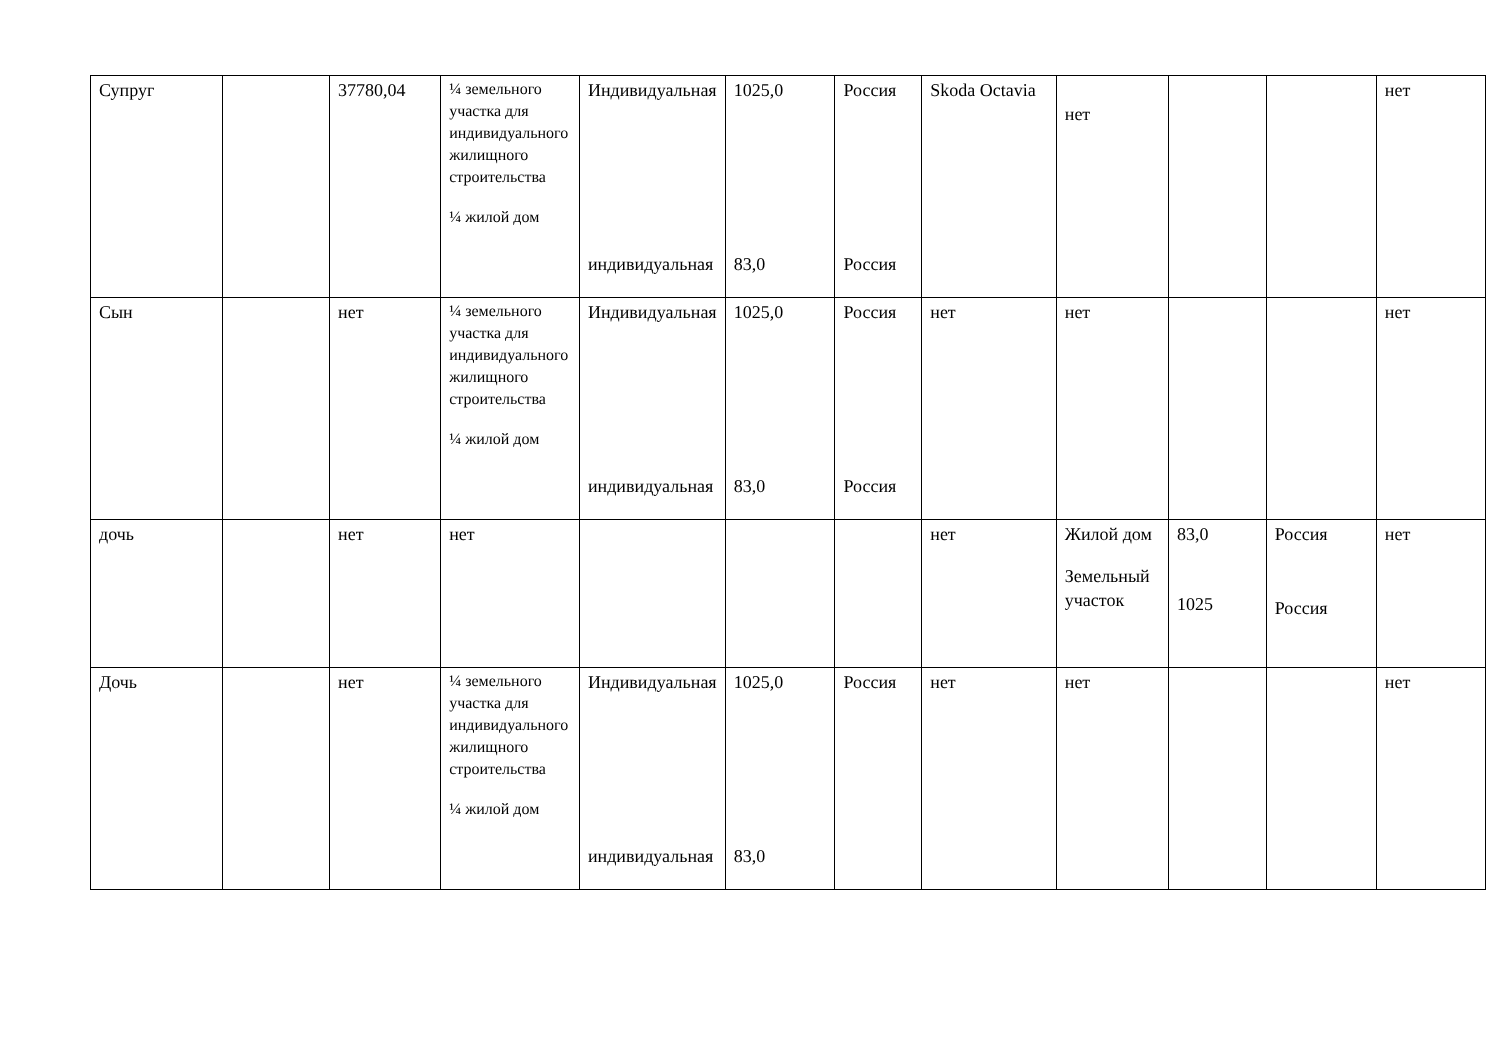| Супруг | | 37780,04 | ¼ земельного участка для индивидуального жилищного строительства ¼ жилой дом | Индивидуальная индивидуальная | 1025,0 83,0 | Россия Россия | Skoda Octavia | нет | | | нет |
| Сын | | нет | ¼ земельного участка для индивидуального жилищного строительства ¼ жилой дом | Индивидуальная индивидуальная | 1025,0 83,0 | Россия Россия | нет | нет | | | нет |
| дочь | | нет | нет | | | | нет | Жилой дом Земельный участок | 83,0 1025 | Россия Россия | нет |
| Дочь | | нет | ¼ земельного участка для индивидуального жилищного строительства ¼ жилой дом | Индивидуальная индивидуальная | 1025,0 83,0 | Россия | нет | нет | | | нет |